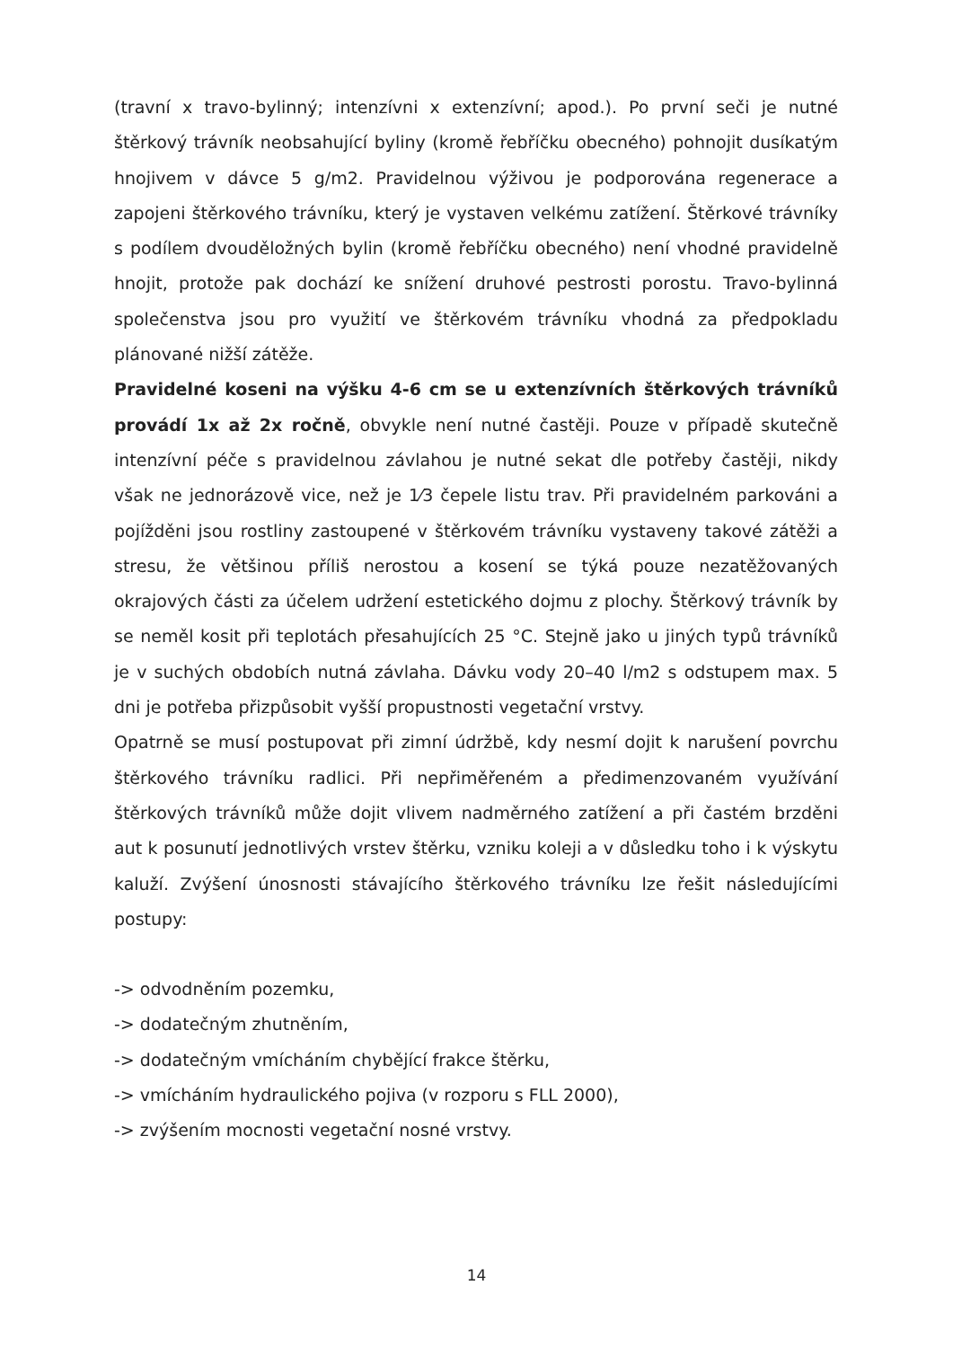(travní x travo-bylinný; intenzívni x extenzívní; apod.). Po první seči je nutné štěrkový trávník neobsahující byliny (kromě řebříčku obecného) pohnojit dusíkatým hnojivem v dávce 5 g/m2. Pravidelnou výživou je podporována regenerace a zapojeni štěrkového trávníku, který je vystaven velkému zatížení. Štěrkové trávníky s podílem dvouděložných bylin (kromě řebříčku obecného) není vhodné pravidelně hnojit, protože pak dochází ke snížení druhové pestrosti porostu. Travo-bylinná společenstva jsou pro využití ve štěrkovém trávníku vhodná za předpokladu plánované nižší zátěže.
Pravidelné koseni na výšku 4-6 cm se u extenzívních štěrkových trávníků provádí 1x až 2x ročně, obvykle není nutné častěji. Pouze v případě skutečně intenzívní péče s pravidelnou závlahou je nutné sekat dle potřeby častěji, nikdy však ne jednorázově vice, než je 1⁄3 čepele listu trav. Při pravidelném parkováni a pojížděni jsou rostliny zastoupené v štěrkovém trávníku vystaveny takové zátěži a stresu, že většinou příliš nerostou a kosení se týká pouze nezatěžovaných okrajových části za účelem udržení estetického dojmu z plochy. Štěrkový trávník by se neměl kosit při teplotách přesahujících 25 °C. Stejně jako u jiných typů trávníků je v suchých obdobích nutná závlaha. Dávku vody 20–40 l/m2 s odstupem max. 5 dni je potřeba přizpůsobit vyšší propustnosti vegetační vrstvy.
Opatrně se musí postupovat při zimní údržbě, kdy nesmí dojit k narušení povrchu štěrkového trávníku radlici. Při nepřiměřeném a předimenzovaném využívání štěrkových trávníků může dojit vlivem nadměrného zatížení a při častém brzděni aut k posunutí jednotlivých vrstev štěrku, vzniku koleji a v důsledku toho i k výskytu kaluží. Zvýšení únosnosti stávajícího štěrkového trávníku lze řešit následujícími postupy:
-> odvodněním pozemku,
-> dodatečným zhutněním,
-> dodatečným vmícháním chybějící frakce štěrku,
-> vmícháním hydraulického pojiva (v rozporu s FLL 2000),
-> zvýšením mocnosti vegetační nosné vrstvy.
14